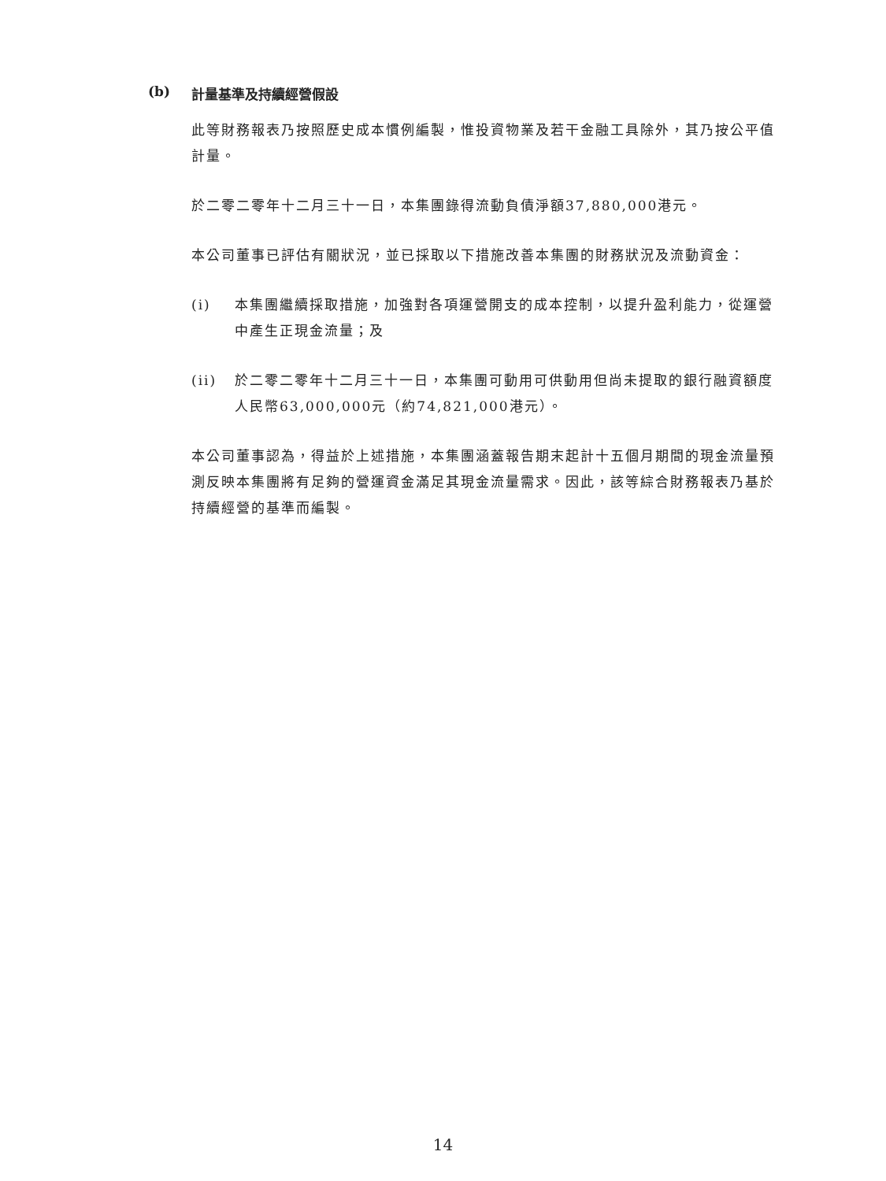(b) 計量基準及持續經營假設
此等財務報表乃按照歷史成本慣例編製，惟投資物業及若干金融工具除外，其乃按公平值計量。
於二零二零年十二月三十一日，本集團錄得流動負債淨額37,880,000港元。
本公司董事已評估有關狀況，並已採取以下措施改善本集團的財務狀況及流動資金：
(i) 本集團繼續採取措施，加強對各項運營開支的成本控制，以提升盈利能力，從運營中產生正現金流量；及
(ii) 於二零二零年十二月三十一日，本集團可動用可供動用但尚未提取的銀行融資額度人民幣63,000,000元（約74,821,000港元）。
本公司董事認為，得益於上述措施，本集團涵蓋報告期末起計十五個月期間的現金流量預測反映本集團將有足夠的營運資金滿足其現金流量需求。因此，該等綜合財務報表乃基於持續經營的基準而編製。
14